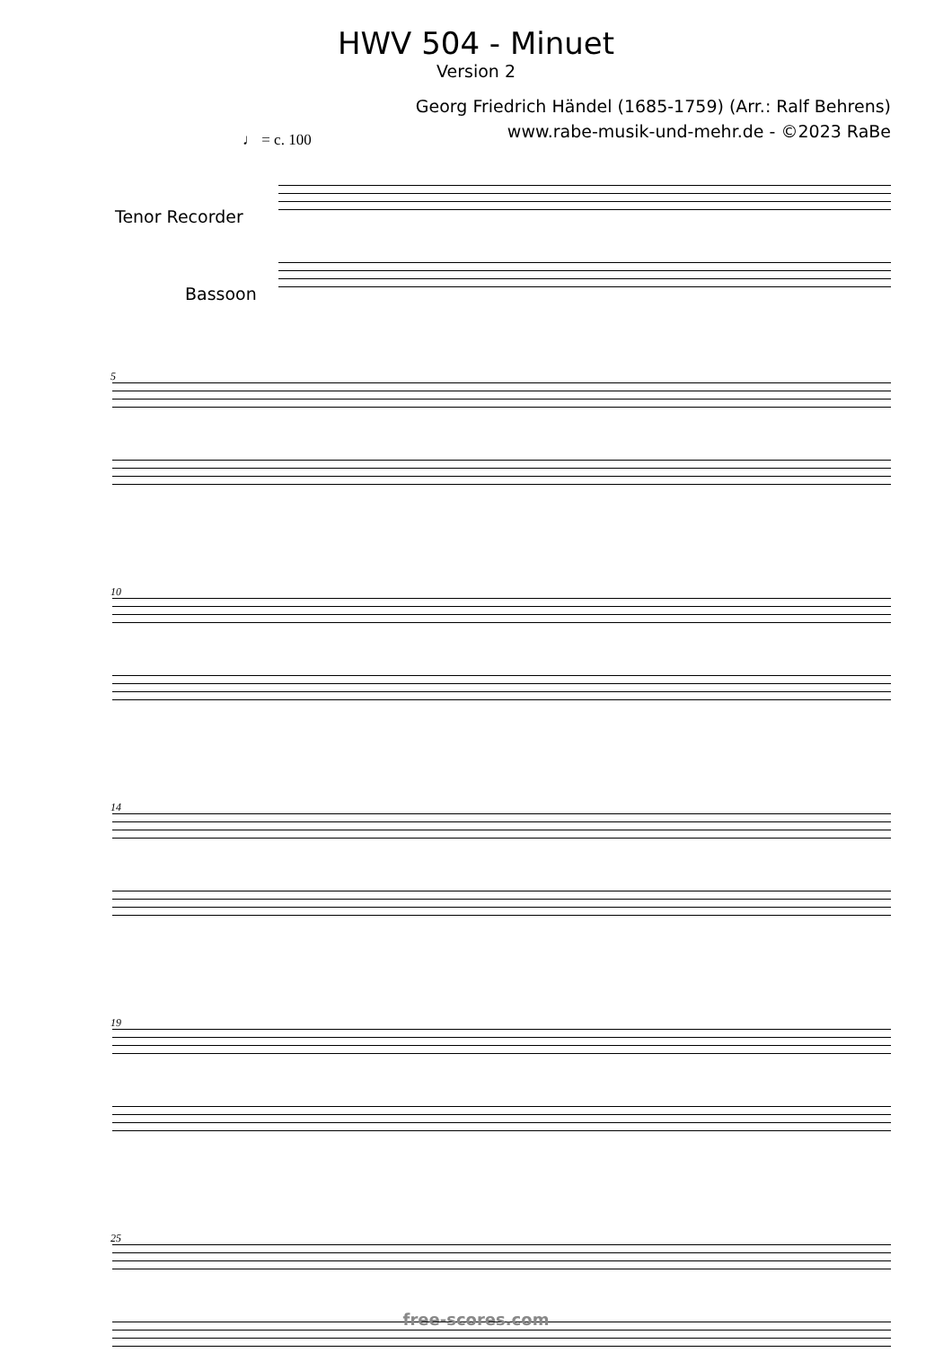HWV 504 - Minuet
Version 2
Georg Friedrich Händel (1685-1759) (Arr.: Ralf Behrens)
www.rabe-musik-und-mehr.de - ©2023 RaBe
♩ = c. 100
Tenor Recorder
Bassoon
5
10
14
19
25
free-scores.com